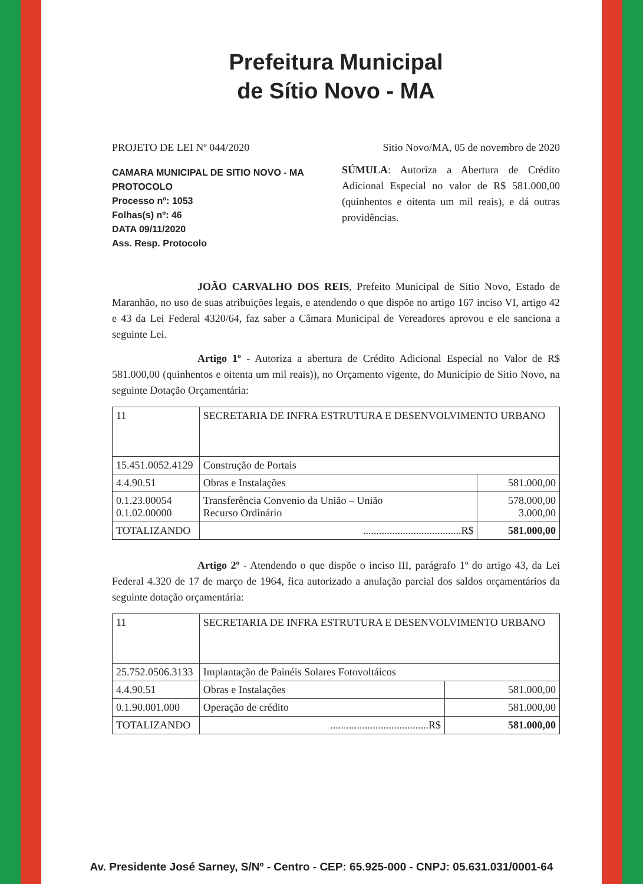Prefeitura Municipal
de Sítio Novo - MA
PROJETO DE LEI Nº 044/2020 Sitio Novo/MA, 05 de novembro de 2020
CAMARA MUNICIPAL DE SITIO NOVO - MA
PROTOCOLO
Processo nº: 1053
Folhas(s) nº: 46
DATA 09/11/2020
Ass. Resp. Protocolo
SÚMULA: Autoriza a Abertura de Crédito Adicional Especial no valor de R$ 581.000,00 (quinhentos e oitenta um mil reais), e dá outras providências.
JOÃO CARVALHO DOS REIS, Prefeito Municipal de Sitio Novo, Estado de Maranhão, no uso de suas atribuições legais, e atendendo o que dispõe no artigo 167 inciso VI, artigo 42 e 43 da Lei Federal 4320/64, faz saber a Câmara Municipal de Vereadores aprovou e ele sanciona a seguinte Lei.
Artigo 1º - Autoriza a abertura de Crédito Adicional Especial no Valor de R$ 581.000,00 (quinhentos e oitenta um mil reais)), no Orçamento vigente, do Município de Sitio Novo, na seguinte Dotação Orçamentária:
| 11 | SECRETARIA DE INFRA ESTRUTURA E DESENVOLVIMENTO URBANO | |
| 15.451.0052.4129 | Construção de Portais | |
| 4.4.90.51 | Obras e Instalações | 581.000,00 |
| 0.1.23.00054 0.1.02.00000 | Transferência Convenio da União – União Recurso Ordinário | 578.000,00 3.000,00 |
| TOTALIZANDO | .....................................R$ | 581.000,00 |
Artigo 2º - Atendendo o que dispõe o inciso III, parágrafo 1º do artigo 43, da Lei Federal 4.320 de 17 de março de 1964, fica autorizado a anulação parcial dos saldos orçamentários da seguinte dotação orçamentária:
| 11 | SECRETARIA DE INFRA ESTRUTURA E DESENVOLVIMENTO URBANO | |
| 25.752.0506.3133 | Implantação de Painéis Solares Fotovoltáicos | |
| 4.4.90.51 | Obras e Instalações | 581.000,00 |
| 0.1.90.001.000 | Operação de crédito | 581.000,00 |
| TOTALIZANDO | .....................................R$ | 581.000,00 |
Av. Presidente José Sarney, S/Nº - Centro - CEP: 65.925-000 - CNPJ: 05.631.031/0001-64